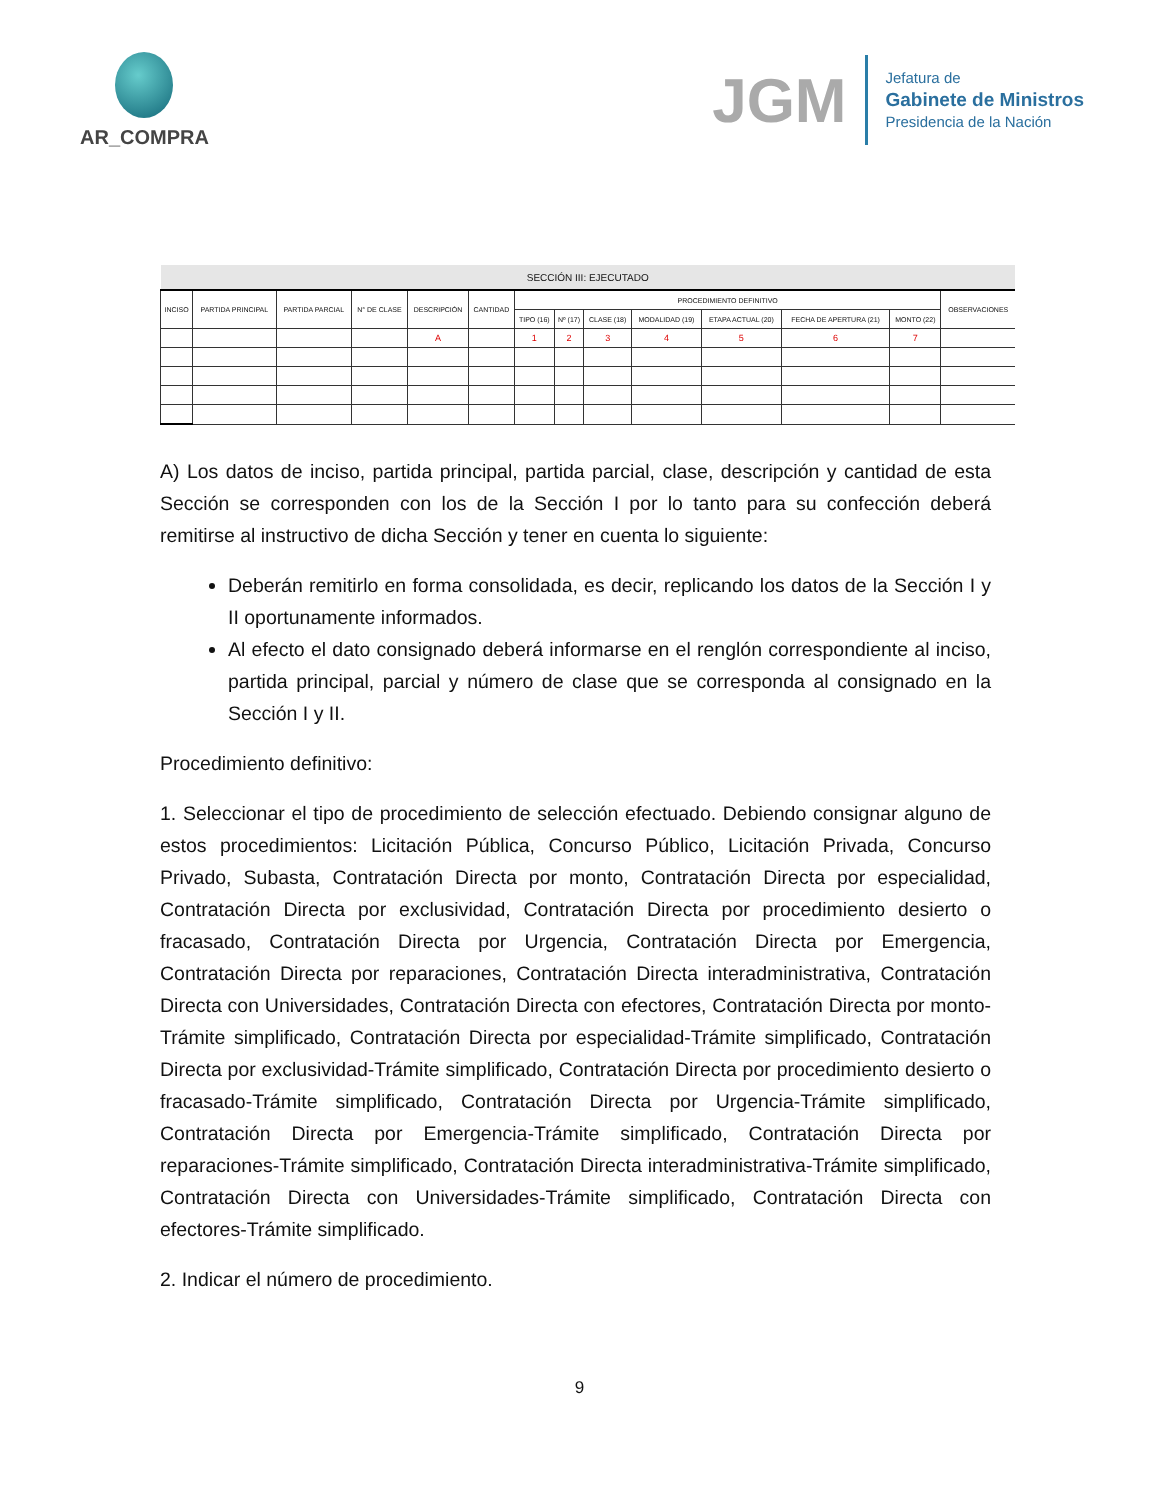AR_COMPRA
JGM
Jefatura de
Gabinete de Ministros
Presidencia de la Nación
| SECCIÓN III: EJECUTADO | | | | | | | | | | | | | |
| --- | --- | --- | --- | --- | --- | --- | --- | --- | --- | --- | --- | --- | --- |
| INCISO | PARTIDA PRINCIPAL | PARTIDA PARCIAL | N° DE CLASE | DESCRIPCIÓN | CANTIDAD | PROCEDIMIENTO DEFINITIVO | | | | | | | OBSERVACIONES |
| | | | | | | TIPO (16) | Nº (17) | CLASE (18) | MODALIDAD (19) | ETAPA ACTUAL (20) | FECHA DE APERTURA (21) | MONTO (22) | |
| | | | | A | | 1 | 2 | 3 | 4 | 5 | 6 | 7 | |
A) Los datos de inciso, partida principal, partida parcial, clase, descripción y cantidad de esta Sección se corresponden con los de la Sección I por lo tanto para su confección deberá remitirse al instructivo de dicha Sección y tener en cuenta lo siguiente:
Deberán remitirlo en forma consolidada, es decir, replicando los datos de la Sección I y II oportunamente informados.
Al efecto el dato consignado deberá informarse en el renglón correspondiente al inciso, partida principal, parcial y número de clase que se corresponda al consignado en la Sección I y II.
Procedimiento definitivo:
1. Seleccionar el tipo de procedimiento de selección efectuado. Debiendo consignar alguno de estos procedimientos: Licitación Pública, Concurso Público, Licitación Privada, Concurso Privado, Subasta, Contratación Directa por monto, Contratación Directa por especialidad, Contratación Directa por exclusividad, Contratación Directa por procedimiento desierto o fracasado, Contratación Directa por Urgencia, Contratación Directa por Emergencia, Contratación Directa por reparaciones, Contratación Directa interadministrativa, Contratación Directa con Universidades, Contratación Directa con efectores, Contratación Directa por monto-Trámite simplificado, Contratación Directa por especialidad-Trámite simplificado, Contratación Directa por exclusividad-Trámite simplificado, Contratación Directa por procedimiento desierto o fracasado-Trámite simplificado, Contratación Directa por Urgencia-Trámite simplificado, Contratación Directa por Emergencia-Trámite simplificado, Contratación Directa por reparaciones-Trámite simplificado, Contratación Directa interadministrativa-Trámite simplificado, Contratación Directa con Universidades-Trámite simplificado, Contratación Directa con efectores-Trámite simplificado.
2. Indicar el número de procedimiento.
9